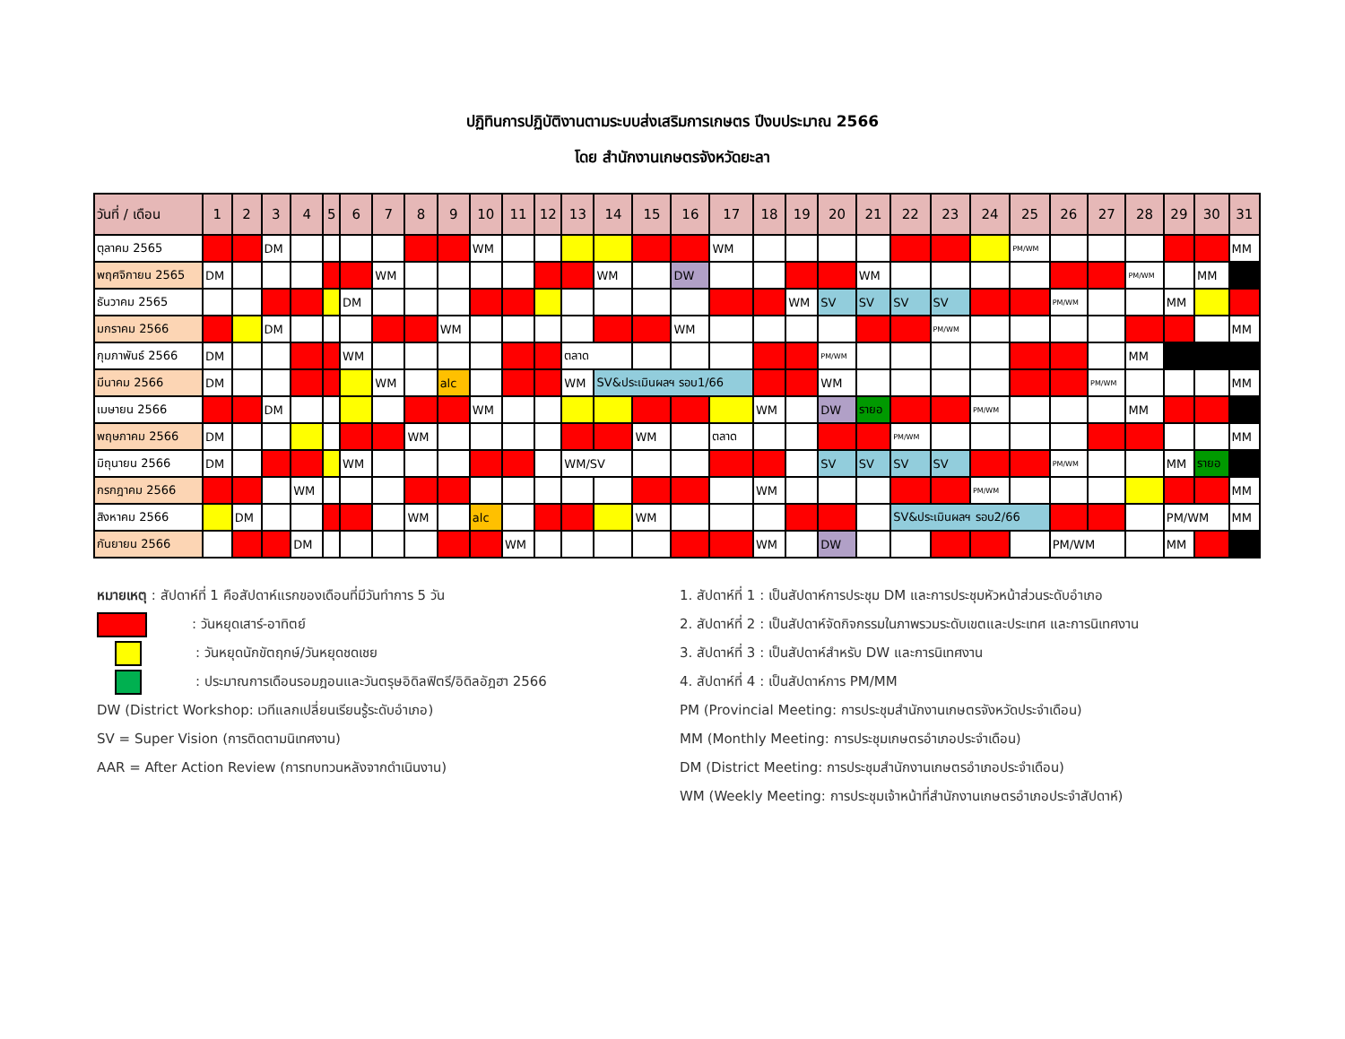ปฏิทินการปฏิบัติงานตามระบบส่งเสริมการเกษตร ปีงบประมาณ 2566
โดย สำนักงานเกษตรจังหวัดยะลา
| วันที่ / เดือน | 1 | 2 | 3 | 4 | 5 | 6 | 7 | 8 | 9 | 10 | 11 | 12 | 13 | 14 | 15 | 16 | 17 | 18 | 19 | 20 | 21 | 22 | 23 | 24 | 25 | 26 | 27 | 28 | 29 | 30 | 31 |
| --- | --- | --- | --- | --- | --- | --- | --- | --- | --- | --- | --- | --- | --- | --- | --- | --- | --- | --- | --- | --- | --- | --- | --- | --- | --- | --- | --- | --- | --- | --- | --- |
| ตุลาคม 2565 | | | DM | | | | | | | WM | | | | | | | WM | | | | | | | | PM/WM | | | | | | MM |
| พฤศจิกายน 2565 | DM | | | | | | WM | | | | | | | WM | | DW | | | | | WM | | | | | | | PM/WM | | MM | |
| ธันวาคม 2565 | | | | | | DM | | | | | | | | | | | | | WM | SV | SV | SV | SV | | | PM/WM | | | MM | | |
| มกราคม 2566 | | | DM | | | | | | WM | | | | | | | WM | | | | | | | PM/WM | | | | | | | | MM |
| กุมภาพันธ์ 2566 | DM | | | | | WM | | | | | | | ตลาด | | | | | | | PM/WM | | | | | | | | MM | | | |
| มีนาคม 2566 | DM | | | | | | WM | | alc | | | | WM | SV&ประเมินผลฯ รอบ1/66 | | | | | | WM | | | | | | | PM/WM | | | | MM |
| เมษายน 2566 | | | DM | | | | | | | WM | | | | | | | | WM | | DW | รายอ | | | PM/WM | | | | MM | | | |
| พฤษภาคม 2566 | DM | | | | | | | WM | | | | | | | WM | | ตลาด | | | | | PM/WM | | | | | | | | | MM |
| มิถุนายน 2566 | DM | | | | | WM | | | | | | | WM/SV | | | | | | | SV | SV | SV | SV | | | PM/WM | | | MM | รายอ | |
| กรกฎาคม 2566 | | | | WM | | | | | | | | | | | | | | WM | | | | | | PM/WM | | | | | | | MM |
| สิงหาคม 2566 | | DM | | | | | | WM | | alc | | | | | WM | | | | | | | SV&ประเมินผลฯ รอบ2/66 | | | | | | | PM/WM | | MM |
| กันยายน 2566 | | | | DM | | | | | | | WM | | | | | | | WM | | DW | | | | | | PM/WM | | | MM | | |
หมายเหตุ : สัปดาห์ที่ 1 คือสัปดาห์แรกของเดือนที่มีวันทำการ 5 วัน
: วันหยุดเสาร์-อาทิตย์
: วันหยุดนักขัตฤกษ์/วันหยุดชดเชย
: ประมาณการเดือนรอมฎอนและวันตรุษอิดิลฟิตรี/อิดิลอัฎฮา 2566
DW (District Workshop: เวทีแลกเปลี่ยนเรียนรู้ระดับอำเภอ)
SV = Super Vision (การติดตามนิเทศงาน)
AAR = After Action Review (การทบทวนหลังจากดำเนินงาน)
1. สัปดาห์ที่ 1 : เป็นสัปดาห์การประชุม DM และการประชุมหัวหน้าส่วนระดับอำเภอ
2. สัปดาห์ที่ 2 : เป็นสัปดาห์จัดกิจกรรมในภาพรวมระดับเขตและประเทศ และการนิเทศงาน
3. สัปดาห์ที่ 3 : เป็นสัปดาห์สำหรับ DW และการนิเทศงาน
4. สัปดาห์ที่ 4 : เป็นสัปดาห์การ PM/MM
PM (Provincial Meeting: การประชุมสำนักงานเกษตรจังหวัดประจำเดือน)
MM (Monthly Meeting: การประชุมเกษตรอำเภอประจำเดือน)
DM (District Meeting: การประชุมสำนักงานเกษตรอำเภอประจำเดือน)
WM (Weekly Meeting: การประชุมเจ้าหน้าที่สำนักงานเกษตรอำเภอประจำสัปดาห์)